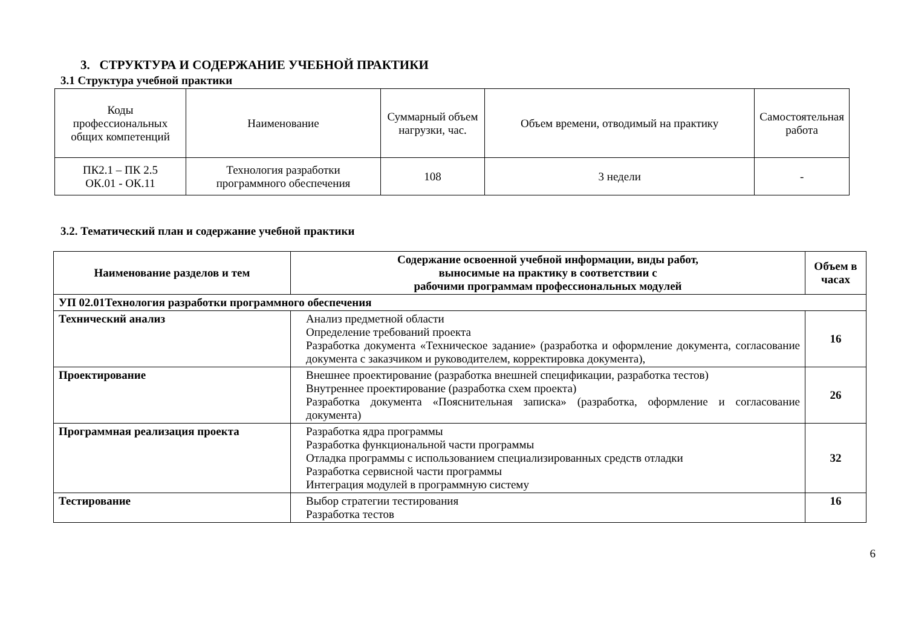3. СТРУКТУРА И СОДЕРЖАНИЕ УЧЕБНОЙ ПРАКТИКИ
3.1 Структура учебной практики
| Коды профессиональных общих компетенций | Наименование | Суммарный объем нагрузки, час. | Объем времени, отводимый на практику | Самостоятельная работа |
| ПК2.1 – ПК 2.5 ОК.01 - ОК.11 | Технология разработки программного обеспечения | 108 | 3 недели | - |
3.2. Тематический план и содержание учебной практики
| Наименование разделов и тем | Содержание освоенной учебной информации, виды работ, выносимые на практику в соответствии с рабочими программам профессиональных модулей | Объем в часах |
| --- | --- | --- |
| УП 02.01Технология разработки программного обеспечения | | |
| Технический анализ | Анализ предметной области Определение требований проекта Разработка документа «Техническое задание» (разработка и оформление документа, согласование документа с заказчиком и руководителем, корректировка документа), | 16 |
| Проектирование | Внешнее проектирование (разработка внешней спецификации, разработка тестов) Внутреннее проектирование (разработка схем проекта) Разработка документа «Пояснительная записка» (разработка, оформление и согласование документа) | 26 |
| Программная реализация проекта | Разработка ядра программы Разработка функциональной части программы Отладка программы с использованием специализированных средств отладки Разработка сервисной части программы Интеграция модулей в программную систему | 32 |
| Тестирование | Выбор стратегии тестирования Разработка тестов | 16 |
6